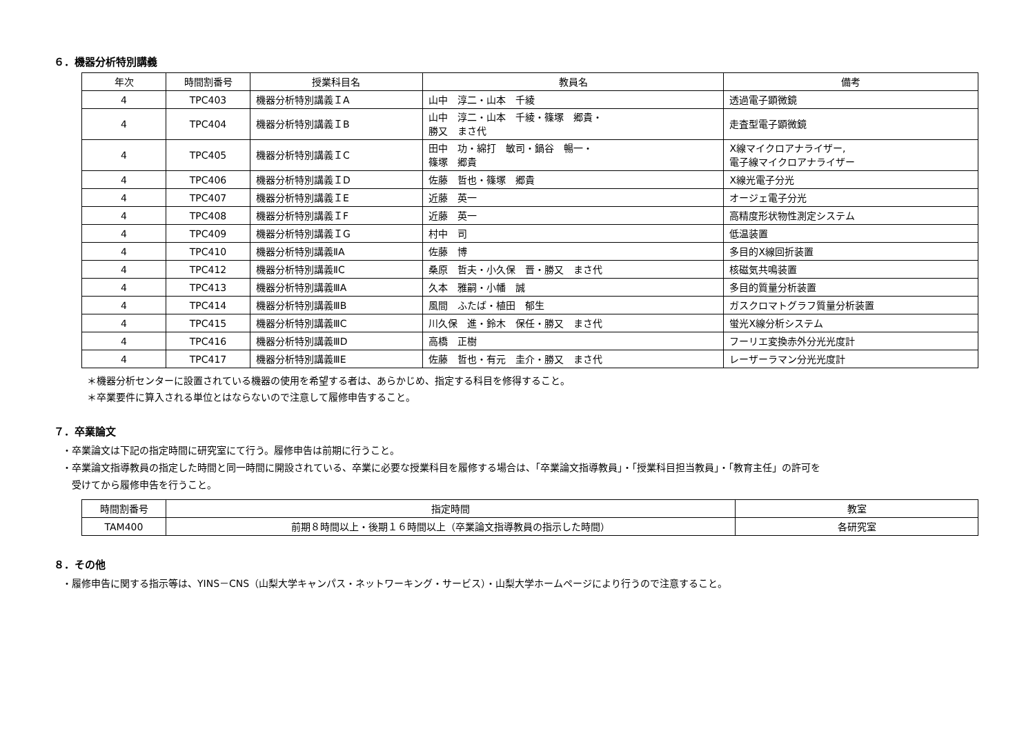６．機器分析特別講義
| 年次 | 時間割番号 | 授業科目名 | 教員名 | 備考 |
| --- | --- | --- | --- | --- |
| 4 | TPC403 | 機器分析特別講義ＩA | 山中 淳二・山本 千綾 | 透過電子顕微鏡 |
| 4 | TPC404 | 機器分析特別講義ＩB | 山中 淳二・山本 千綾・篠塚 郷貴・ 勝又 まさ代 | 走査型電子顕微鏡 |
| 4 | TPC405 | 機器分析特別講義ＩC | 田中 功・綿打 敏司・鍋谷 暢一・ 篠塚 郷貴 | X線マイクロアナライザー, 電子線マイクロアナライザー |
| 4 | TPC406 | 機器分析特別講義ＩD | 佐藤 哲也・篠塚 郷貴 | X線光電子分光 |
| 4 | TPC407 | 機器分析特別講義ＩE | 近藤 英一 | オージェ電子分光 |
| 4 | TPC408 | 機器分析特別講義ＩF | 近藤 英一 | 高精度形状物性測定システム |
| 4 | TPC409 | 機器分析特別講義ＩG | 村中 司 | 低温装置 |
| 4 | TPC410 | 機器分析特別講義ⅡA | 佐藤 博 | 多目的X線回折装置 |
| 4 | TPC412 | 機器分析特別講義ⅡC | 桑原 哲夫・小久保 晋・勝又 まさ代 | 核磁気共鳴装置 |
| 4 | TPC413 | 機器分析特別講義ⅢA | 久本 雅嗣・小幡 誠 | 多目的質量分析装置 |
| 4 | TPC414 | 機器分析特別講義ⅢB | 風間 ふたば・植田 郁生 | ガスクロマトグラフ質量分析装置 |
| 4 | TPC415 | 機器分析特別講義ⅢC | 川久保 進・鈴木 保任・勝又 まさ代 | 蛍光X線分析システム |
| 4 | TPC416 | 機器分析特別講義ⅢD | 高橋 正樹 | フーリエ変換赤外分光光度計 |
| 4 | TPC417 | 機器分析特別講義ⅢE | 佐藤 哲也・有元 圭介・勝又 まさ代 | レーザーラマン分光光度計 |
＊機器分析センターに設置されている機器の使用を希望する者は、あらかじめ、指定する科目を修得すること。
＊卒業要件に算入される単位とはならないので注意して履修申告すること。
７．卒業論文
・卒業論文は下記の指定時間に研究室にて行う。履修申告は前期に行うこと。
・卒業論文指導教員の指定した時間と同一時間に開設されている、卒業に必要な授業科目を履修する場合は、「卒業論文指導教員」・「授業科目担当教員」・「教育主任」の許可を
　受けてから履修申告を行うこと。
| 時間割番号 | 指定時間 | 教室 |
| --- | --- | --- |
| TAM400 | 前期８時間以上・後期１６時間以上（卒業論文指導教員の指示した時間） | 各研究室 |
８．その他
・履修申告に関する指示等は、YINS－CNS（山梨大学キャンパス・ネットワーキング・サービス）・山梨大学ホームページにより行うので注意すること。